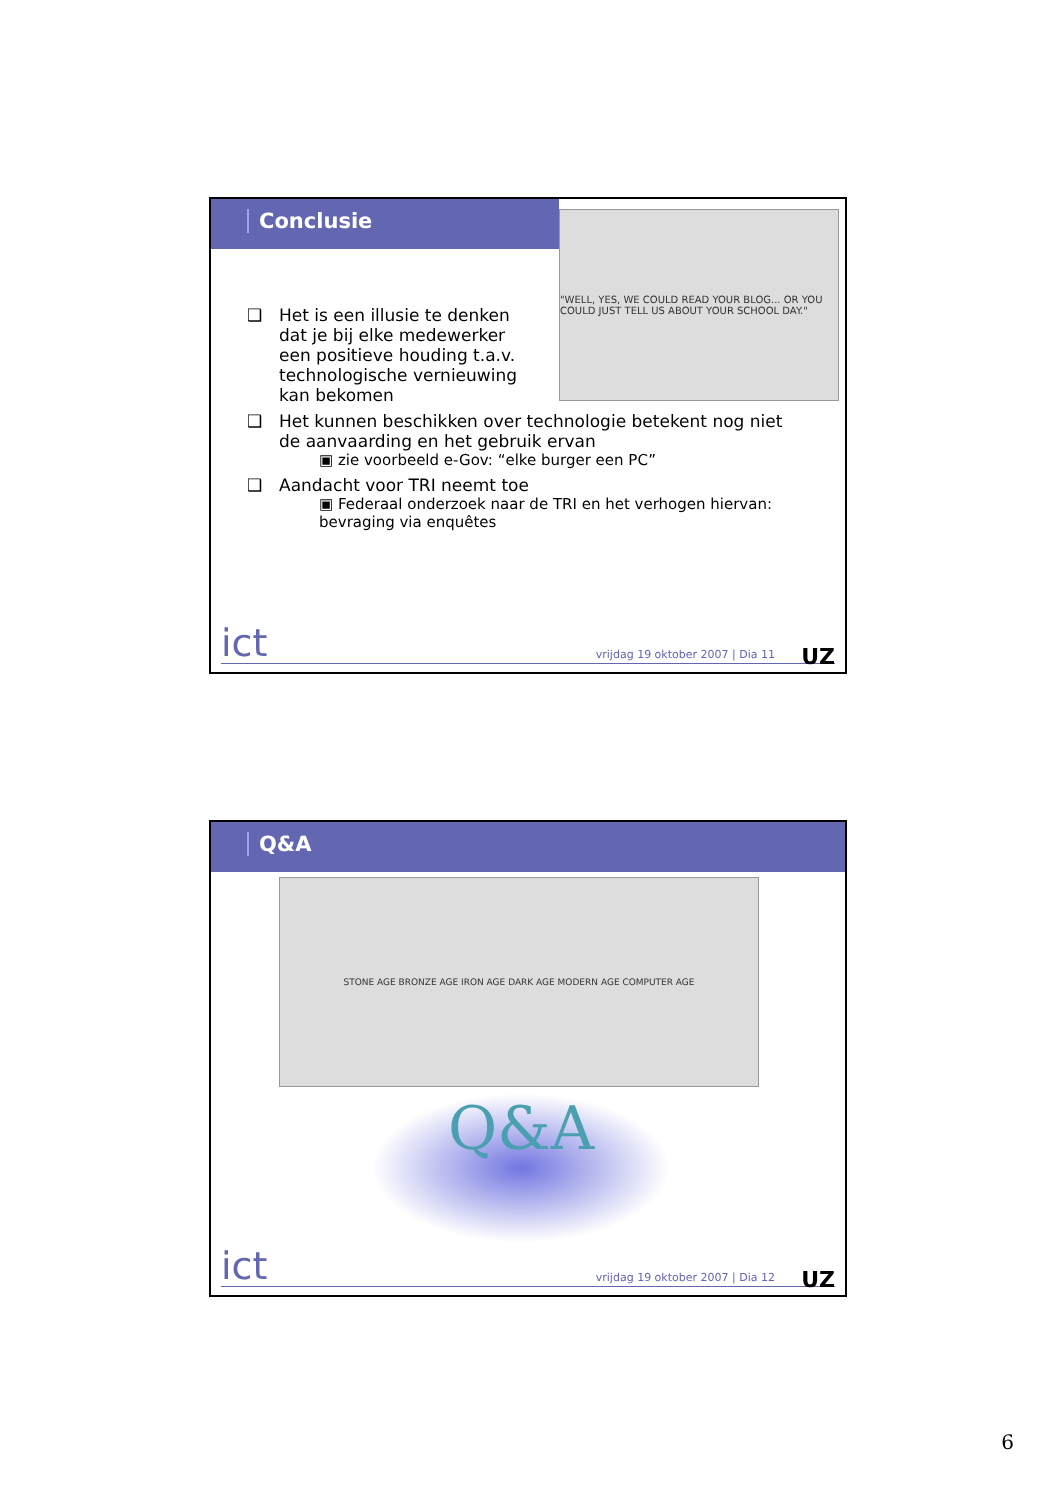Conclusie
"WELL, YES, WE COULD READ YOUR BLOG... OR YOU COULD JUST TELL US ABOUT YOUR SCHOOL DAY."
❑ Het is een illusie te denken dat je bij elke medewerker een positieve houding t.a.v. technologische vernieuwing kan bekomen
❑ Het kunnen beschikken over technologie betekent nog niet de aanvaarding en het gebruik ervan
▣ zie voorbeeld e-Gov: “elke burger een PC”
❑ Aandacht voor TRI neemt toe
▣ Federaal onderzoek naar de TRI en het verhogen hiervan: bevraging via enquêtes
ict vrijdag 19 oktober 2007 | Dia 11 UZ
Q&A
STONE AGE BRONZE AGE IRON AGE DARK AGE MODERN AGE COMPUTER AGE
Q&A
ict vrijdag 19 oktober 2007 | Dia 12 UZ
6